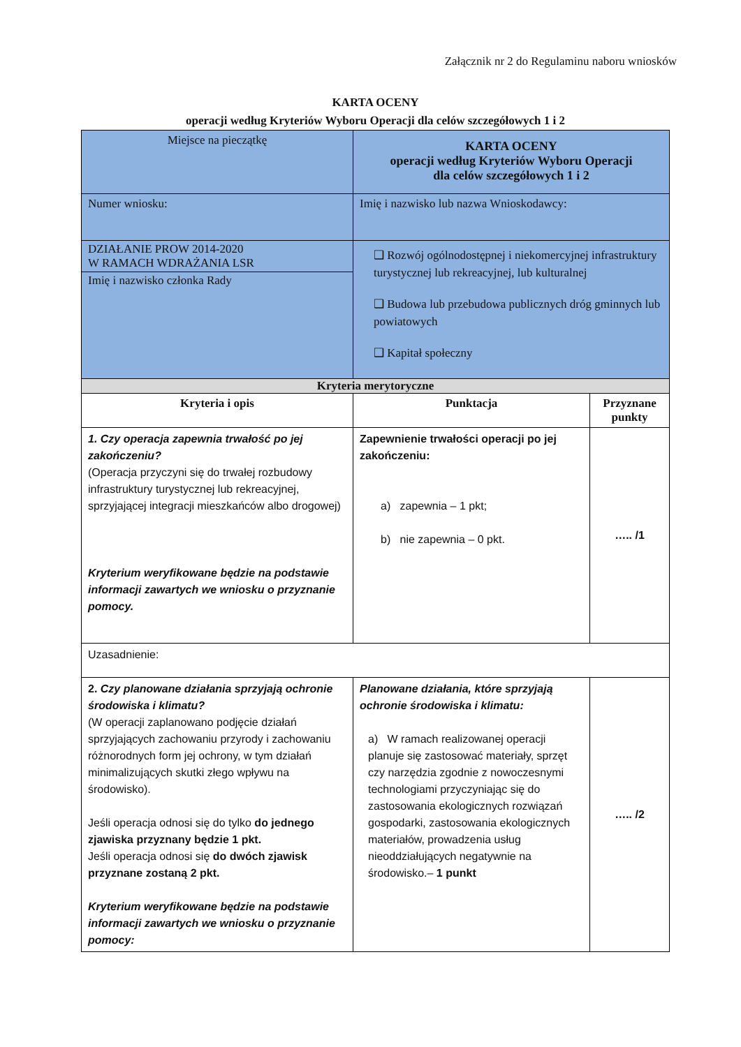Załącznik nr 2 do Regulaminu naboru wniosków
KARTA OCENY
operacji według Kryteriów Wyboru Operacji dla celów szczegółowych 1 i 2
| Miejsce na pieczątkę | KARTA OCENY operacji według Kryteriów Wyboru Operacji dla celów szczegółowych 1 i 2 | |
| Numer wniosku: | Imię i nazwisko lub nazwa Wnioskodawcy: | |
| DZIAŁANIE PROW 2014-2020 W RAMACH WDRAŻANIA LSR Imię i nazwisko członka Rady | ❑ Rozwój ogólnodostępnej i niekomercyjnej infrastruktury turystycznej lub rekreacyjnej, lub kulturalnej ❑ Budowa lub przebudowa publicznych dróg gminnych lub powiatowych ❑ Kapitał społeczny | |
| Kryteria merytoryczne | | |
| Kryteria i opis | Punktacja | Przyznane punkty |
| 1. Czy operacja zapewnia trwałość po jej zakończeniu? (Operacja przyczyni się do trwałej rozbudowy infrastruktury turystycznej lub rekreacyjnej, sprzyjającej integracji mieszkańców albo drogowej) Kryterium weryfikowane będzie na podstawie informacji zawartych we wniosku o przyznanie pomocy. | Zapewnienie trwałości operacji po jej zakończeniu: a) zapewnia – 1 pkt; b) nie zapewnia – 0 pkt. | ….. /1 |
| Uzasadnienie: | | |
| 2. Czy planowane działania sprzyjają ochronie środowiska i klimatu? (W operacji zaplanowano podjęcie działań sprzyjających zachowaniu przyrody i zachowaniu różnorodnych form jej ochrony, w tym działań minimalizujących skutki złego wpływu na środowisko). Jeśli operacja odnosi się do tylko do jednego zjawiska przyznany będzie 1 pkt. Jeśli operacja odnosi się do dwóch zjawisk przyznane zostaną 2 pkt. Kryterium weryfikowane będzie na podstawie informacji zawartych we wniosku o przyznanie pomocy: | Planowane działania, które sprzyjają ochronie środowiska i klimatu: a) W ramach realizowanej operacji planuje się zastosować materiały, sprzęt czy narzędzia zgodnie z nowoczesnymi technologiami przyczyniając się do zastosowania ekologicznych rozwiązań gospodarki, zastosowania ekologicznych materiałów, prowadzenia usług nieoddziałujących negatywnie na środowisko.– 1 punkt | ….. /2 |